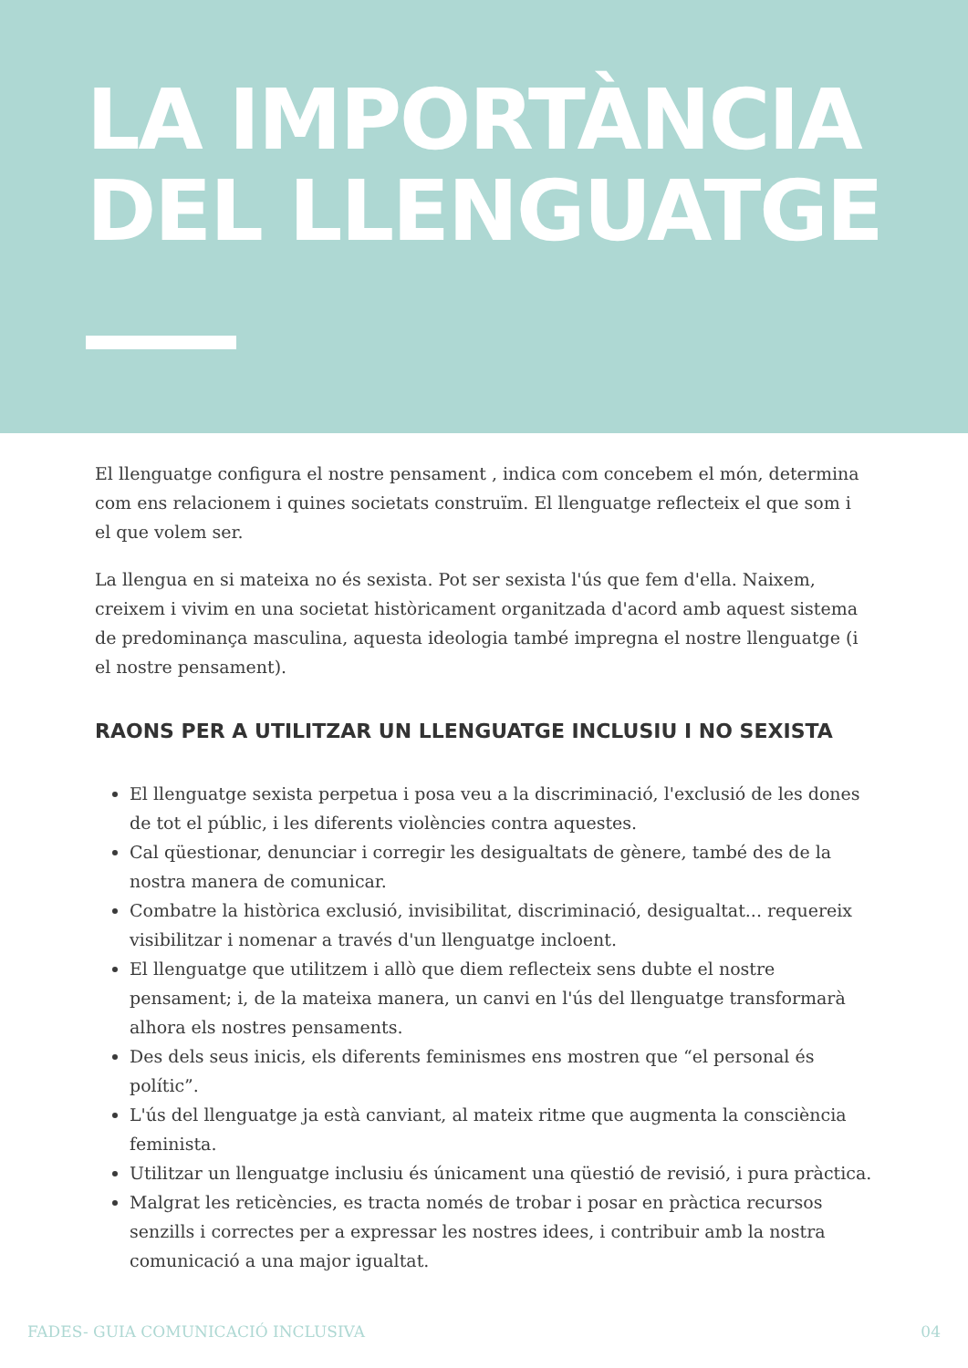LA IMPORTÀNCIA
DEL LLENGUATGE
El llenguatge configura el nostre pensament , indica com concebem el món, determina com ens relacionem i quines societats construïm. El llenguatge reflecteix el que som i el que volem ser.
La llengua en si mateixa no és sexista. Pot ser sexista l'ús que fem d'ella. Naixem, creixem i vivim en una societat històricament organitzada d'acord amb aquest sistema de predominança masculina, aquesta ideologia també impregna el nostre llenguatge (i el nostre pensament).
RAONS PER A UTILITZAR UN LLENGUATGE INCLUSIU I NO SEXISTA
El llenguatge sexista perpetua i posa veu a la discriminació, l'exclusió de les dones de tot el públic, i les diferents violències contra aquestes.
Cal qüestionar, denunciar i corregir les desigualtats de gènere, també des de la nostra manera de comunicar.
Combatre la històrica exclusió, invisibilitat, discriminació, desigualtat... requereix visibilitzar i nomenar a través d'un llenguatge incloent.
El llenguatge que utilitzem i allò que diem reflecteix sens dubte el nostre pensament; i, de la mateixa manera, un canvi en l'ús del llenguatge transformarà alhora els nostres pensaments.
Des dels seus inicis, els diferents feminismes ens mostren que “el personal és polític”.
L'ús del llenguatge ja està canviant, al mateix ritme que augmenta la consciència feminista.
Utilitzar un llenguatge inclusiu és únicament una qüestió de revisió, i pura pràctica.
Malgrat les reticències, es tracta només de trobar i posar en pràctica recursos senzills i correctes per a expressar les nostres idees, i contribuir amb la nostra comunicació a una major igualtat.
FADES- GUIA COMUNICACIÓ INCLUSIVA 04